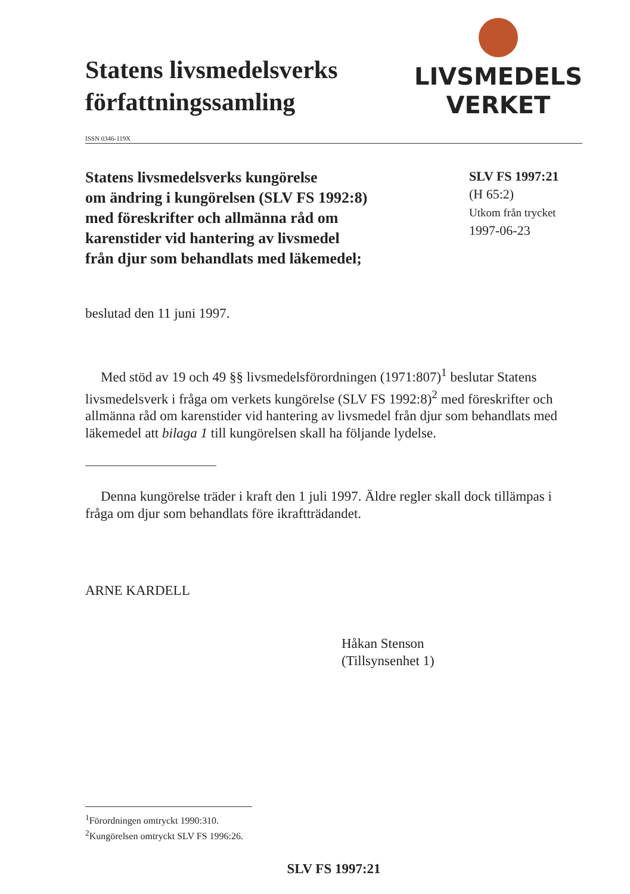Statens livsmedelsverks
författningssamling
LIVSMEDELS
VERKET
ISSN 0346-119X
Statens livsmedelsverks kungörelse
om ändring i kungörelsen (SLV FS 1992:8)
med föreskrifter och allmänna råd om
karenstider vid hantering av livsmedel
från djur som behandlats med läkemedel;
SLV FS 1997:21
(H 65:2)
Utkom från trycket
1997-06-23
beslutad den 11 juni 1997.
Med stöd av 19 och 49 §§ livsmedelsförordningen (1971:807)<sup>1</sup> beslutar Statens livsmedelsverk i fråga om verkets kungörelse (SLV FS 1992:8)<sup>2</sup> med föreskrifter och allmänna råd om karenstider vid hantering av livsmedel från djur som behandlats med läkemedel att bilaga 1 till kungörelsen skall ha följande lydelse.
Denna kungörelse träder i kraft den 1 juli 1997. Äldre regler skall dock tillämpas i fråga om djur som behandlats före ikraftträdandet.
ARNE KARDELL
Håkan Stenson
(Tillsynsenhet 1)
<sup>1</sup> Förordningen omtryckt 1990:310.
<sup>2</sup> Kungörelsen omtryckt SLV FS 1996:26.
SLV FS 1997:21